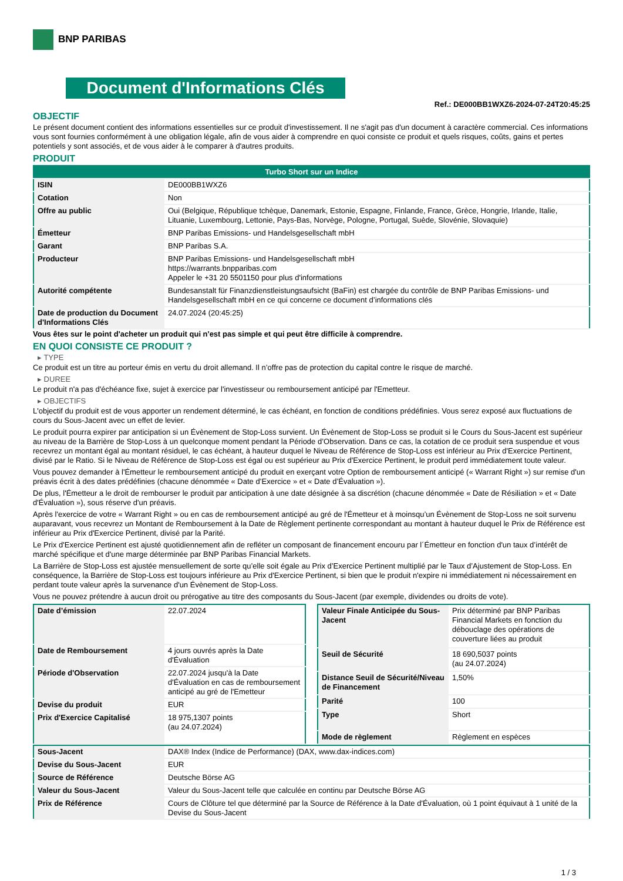BNP PARIBAS
Document d'Informations Clés
Ref.: DE000BB1WXZ6-2024-07-24T20:45:25
OBJECTIF
Le présent document contient des informations essentielles sur ce produit d'investissement. Il ne s'agit pas d'un document à caractère commercial. Ces informations vous sont fournies conformément à une obligation légale, afin de vous aider à comprendre en quoi consiste ce produit et quels risques, coûts, gains et pertes potentiels y sont associés, et de vous aider à le comparer à d'autres produits.
PRODUIT
| Turbo Short sur un Indice | |
| ISIN | DE000BB1WXZ6 |
| Cotation | Non |
| Offre au public | Oui (Belgique, République tchèque, Danemark, Estonie, Espagne, Finlande, France, Grèce, Hongrie, Irlande, Italie, Lituanie, Luxembourg, Lettonie, Pays-Bas, Norvège, Pologne, Portugal, Suède, Slovénie, Slovaquie) |
| Émetteur | BNP Paribas Emissions- und Handelsgesellschaft mbH |
| Garant | BNP Paribas S.A. |
| Producteur | BNP Paribas Emissions- und Handelsgesellschaft mbH https://warrants.bnpparibas.com Appeler le +31 20 5501150 pour plus d'informations |
| Autorité compétente | Bundesanstalt für Finanzdienstleistungsaufsicht (BaFin) est chargée du contrôle de BNP Paribas Emissions- und Handelsgesellschaft mbH en ce qui concerne ce document d’informations clés |
| Date de production du Document d'Informations Clés | 24.07.2024 (20:45:25) |
Vous êtes sur le point d'acheter un produit qui n'est pas simple et qui peut être difficile à comprendre.
EN QUOI CONSISTE CE PRODUIT ?
▸ TYPE
Ce produit est un titre au porteur émis en vertu du droit allemand. Il n’offre pas de protection du capital contre le risque de marché.
▸ DUREE
Le produit n'a pas d'échéance fixe, sujet à exercice par l'investisseur ou remboursement anticipé par l'Emetteur.
▸ OBJECTIFS
L'objectif du produit est de vous apporter un rendement déterminé, le cas échéant, en fonction de conditions prédéfinies. Vous serez exposé aux fluctuations de cours du Sous-Jacent avec un effet de levier.
Le produit pourra expirer par anticipation si un Évènement de Stop-Loss survient. Un Évènement de Stop-Loss se produit si le Cours du Sous-Jacent est supérieur au niveau de la Barrière de Stop-Loss à un quelconque moment pendant la Période d’Observation. Dans ce cas, la cotation de ce produit sera suspendue et vous recevrez un montant égal au montant résiduel, le cas échéant, à hauteur duquel le Niveau de Référence de Stop-Loss est inférieur au Prix d'Exercice Pertinent, divisé par le Ratio. Si le Niveau de Référence de Stop-Loss est égal ou est supérieur au Prix d'Exercice Pertinent, le produit perd immédiatement toute valeur.
Vous pouvez demander à l'Émetteur le remboursement anticipé du produit en exerçant votre Option de remboursement anticipé (« Warrant Right ») sur remise d'un préavis écrit à des dates prédéfinies (chacune dénommée « Date d’Exercice » et « Date d’Évaluation »).
De plus, l'Émetteur a le droit de rembourser le produit par anticipation à une date désignée à sa discrétion (chacune dénommée « Date de Résiliation » et « Date d'Évaluation »), sous réserve d'un préavis.
Après l'exercice de votre « Warrant Right » ou en cas de remboursement anticipé au gré de l'Émetteur et à moinsqu’un Évènement de Stop-Loss ne soit survenu auparavant, vous recevrez un Montant de Remboursement à la Date de Règlement pertinente correspondant au montant à hauteur duquel le Prix de Référence est inférieur au Prix d'Exercice Pertinent, divisé par la Parité.
Le Prix d'Exercice Pertinent est ajusté quotidiennement afin de refléter un composant de financement encouru par l´Émetteur en fonction d'un taux d’intérêt de marché spécifique et d'une marge déterminée par BNP Paribas Financial Markets.
La Barrière de Stop-Loss est ajustée mensuellement de sorte qu’elle soit égale au Prix d’Exercice Pertinent multiplié par le Taux d’Ajustement de Stop-Loss. En conséquence, la Barrière de Stop-Loss est toujours inférieure au Prix d'Exercice Pertinent, si bien que le produit n'expire ni immédiatement ni nécessairement en perdant toute valeur après la survenance d'un Évènement de Stop-Loss.
Vous ne pouvez prétendre à aucun droit ou prérogative au titre des composants du Sous-Jacent (par exemple, dividendes ou droits de vote).
| Date d’émission | 22.07.2024 |
| Date de Remboursement | 4 jours ouvrés après la Date d'Évaluation |
| Période d'Observation | 22.07.2024 jusqu'à la Date d'Évaluation en cas de remboursement anticipé au gré de l'Emetteur |
| Devise du produit | EUR |
| Prix d'Exercice Capitalisé | 18 975,1307 points (au 24.07.2024) |
| Valeur Finale Anticipée du Sous-Jacent | Prix déterminé par BNP Paribas Financial Markets en fonction du débouclage des opérations de couverture liées au produit |
| Seuil de Sécurité | 18 690,5037 points (au 24.07.2024) |
| Distance Seuil de Sécurité/Niveau de Financement | 1,50% |
| Parité | 100 |
| Type | Short |
| Mode de règlement | Règlement en espèces |
| Sous-Jacent | DAX® Index (Indice de Performance) (DAX, www.dax-indices.com) |
| Devise du Sous-Jacent | EUR |
| Source de Référence | Deutsche Börse AG |
| Valeur du Sous-Jacent | Valeur du Sous-Jacent telle que calculée en continu par Deutsche Börse AG |
| Prix de Référence | Cours de Clôture tel que déterminé par la Source de Référence à la Date d'Évaluation, où 1 point équivaut à 1 unité de la Devise du Sous-Jacent |
1 / 3